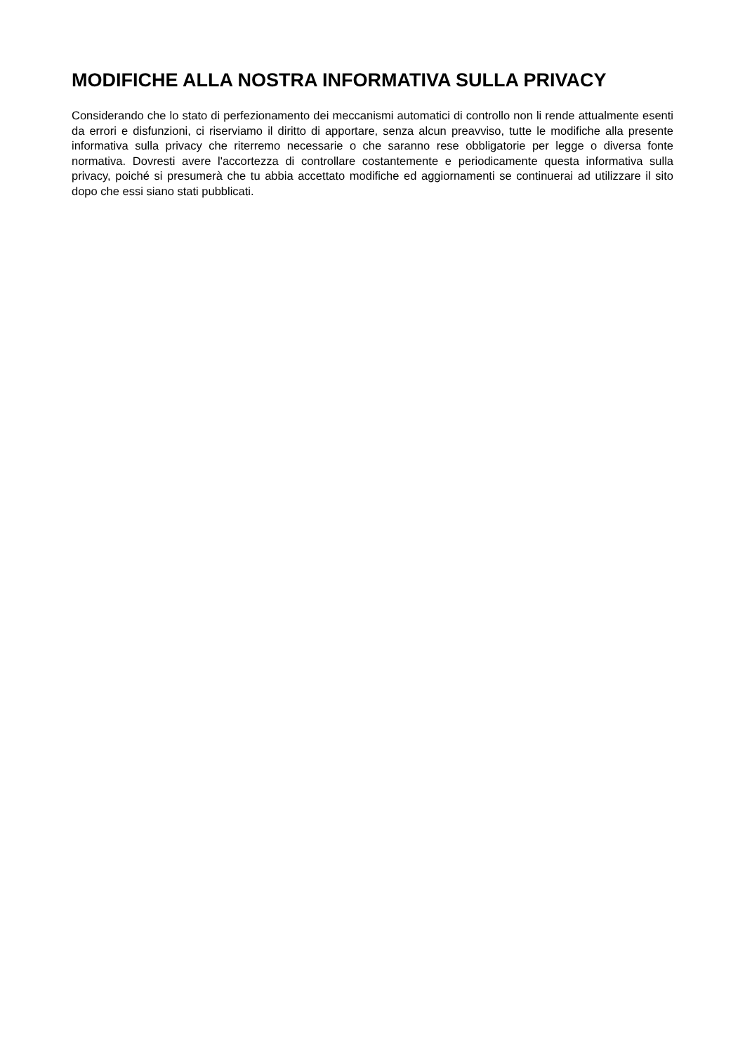MODIFICHE ALLA NOSTRA INFORMATIVA SULLA PRIVACY
Considerando che lo stato di perfezionamento dei meccanismi automatici di controllo non li rende attualmente esenti da errori e disfunzioni, ci riserviamo il diritto di apportare, senza alcun preavviso, tutte le modifiche alla presente informativa sulla privacy che riterremo necessarie o che saranno rese obbligatorie per legge o diversa fonte normativa. Dovresti avere l'accortezza di controllare costantemente e periodicamente questa informativa sulla privacy, poiché si presumerà che tu abbia accettato modifiche ed aggiornamenti se continuerai ad utilizzare il sito dopo che essi siano stati pubblicati.